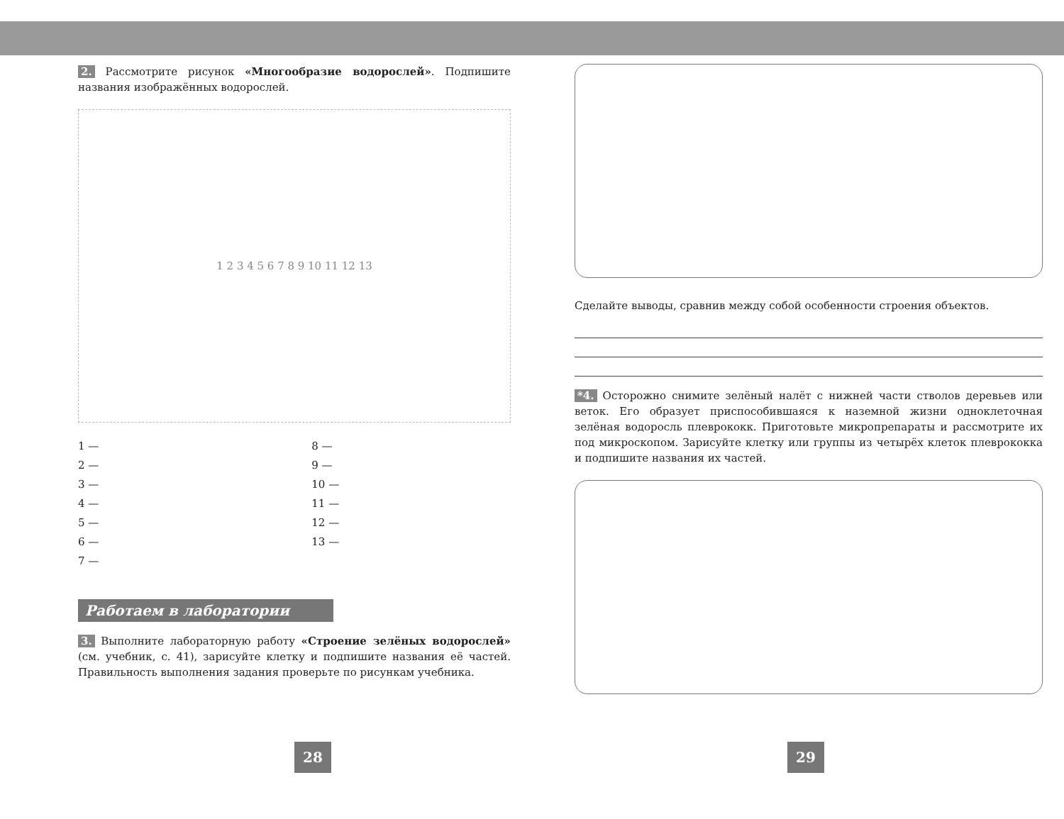2. Рассмотрите рисунок «Многообразие водорослей». Подпишите названия изображённых водорослей.
1 2 3 4 5 6 7 8 9 10 11 12 13
1 —
2 —
3 —
4 —
5 —
6 —
7 —
8 —
9 —
10 —
11 —
12 —
13 —
Работаем в лаборатории
3. Выполните лабораторную работу «Строение зелёных водорослей» (см. учебник, с. 41), зарисуйте клетку и подпишите названия её частей. Правильность выполнения задания проверьте по рисункам учебника.
28
Сделайте выводы, сравнив между собой особенности строения объектов.
*4. Осторожно снимите зелёный налёт с нижней части стволов деревьев или веток. Его образует приспособившаяся к наземной жизни одноклеточная зелёная водоросль плеврококк. Приготовьте микропрепараты и рассмотрите их под микроскопом. Зарисуйте клетку или группы из четырёх клеток плеврококка и подпишите названия их частей.
29